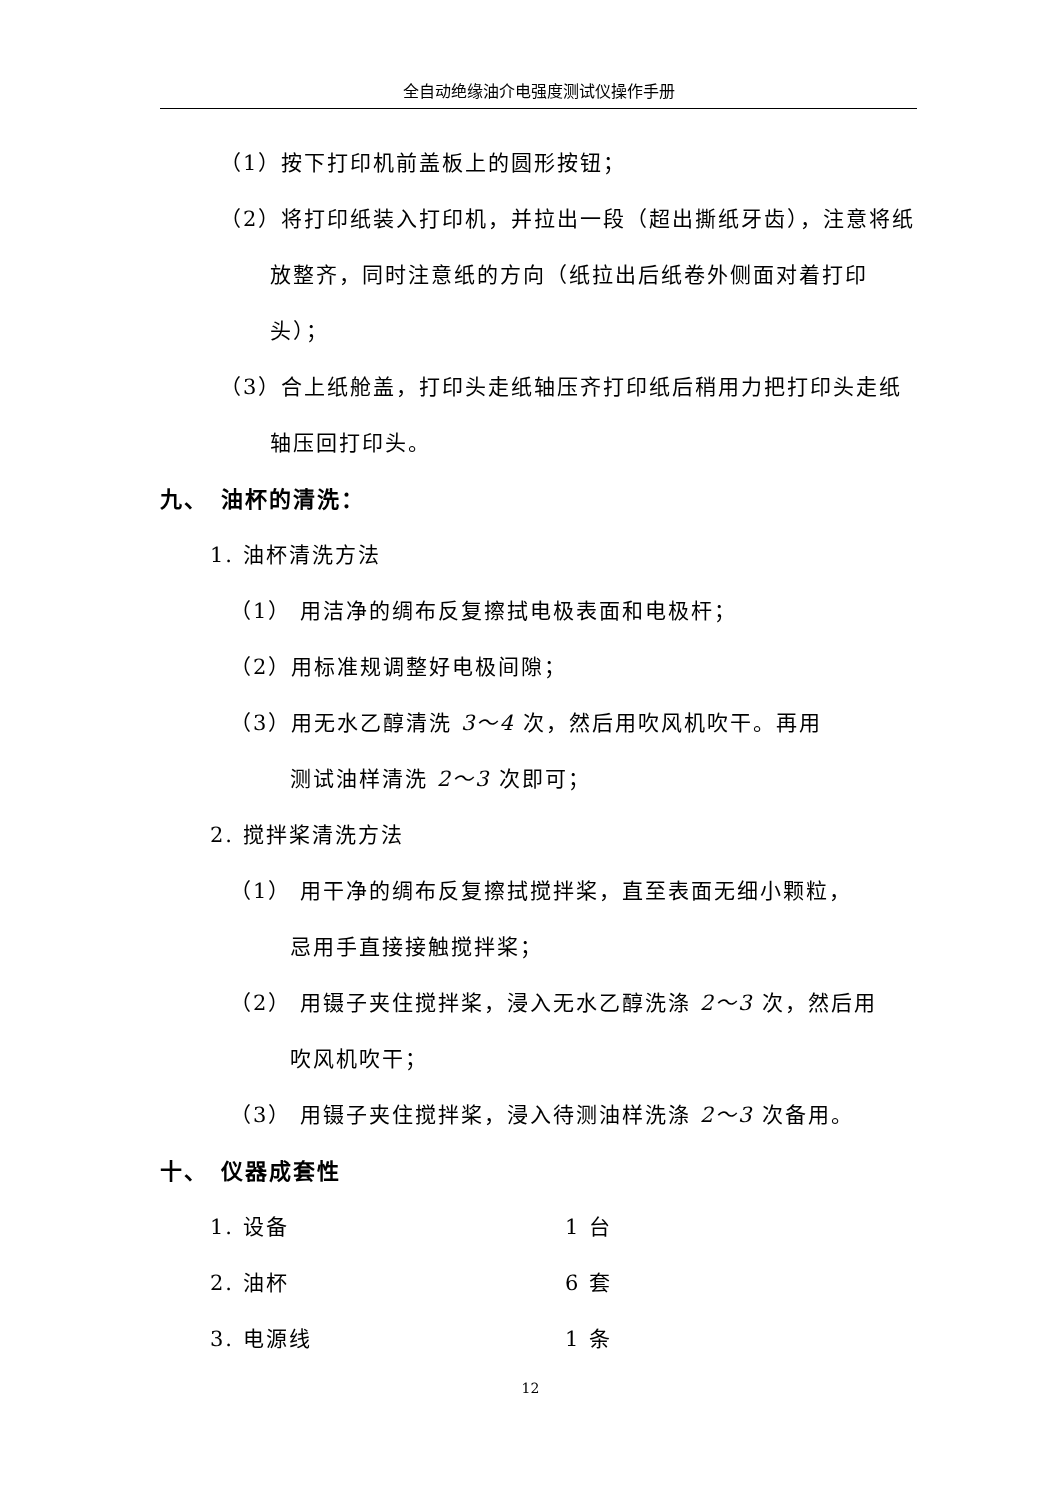全自动绝缘油介电强度测试仪操作手册
（1）按下打印机前盖板上的圆形按钮；
（2）将打印纸装入打印机，并拉出一段（超出撕纸牙齿），注意将纸放整齐，同时注意纸的方向（纸拉出后纸卷外侧面对着打印头）；
（3）合上纸舱盖，打印头走纸轴压齐打印纸后稍用力把打印头走纸轴压回打印头。
九、　油杯的清洗：
1. 油杯清洗方法
（1） 用洁净的绸布反复擦拭电极表面和电极杆；
（2）用标准规调整好电极间隙；
（3）用无水乙醇清洗 3～4 次，然后用吹风机吹干。再用
测试油样清洗 2～3 次即可；
2. 搅拌桨清洗方法
（1） 用干净的绸布反复擦拭搅拌桨，直至表面无细小颗粒，
忌用手直接接触搅拌桨；
（2） 用镊子夹住搅拌桨，浸入无水乙醇洗涤 2～3 次，然后用
吹风机吹干；
（3） 用镊子夹住搅拌桨，浸入待测油样洗涤 2～3 次备用。
十、　仪器成套性
1. 设备 1 台
2. 油杯 6 套
3. 电源线 1 条
12